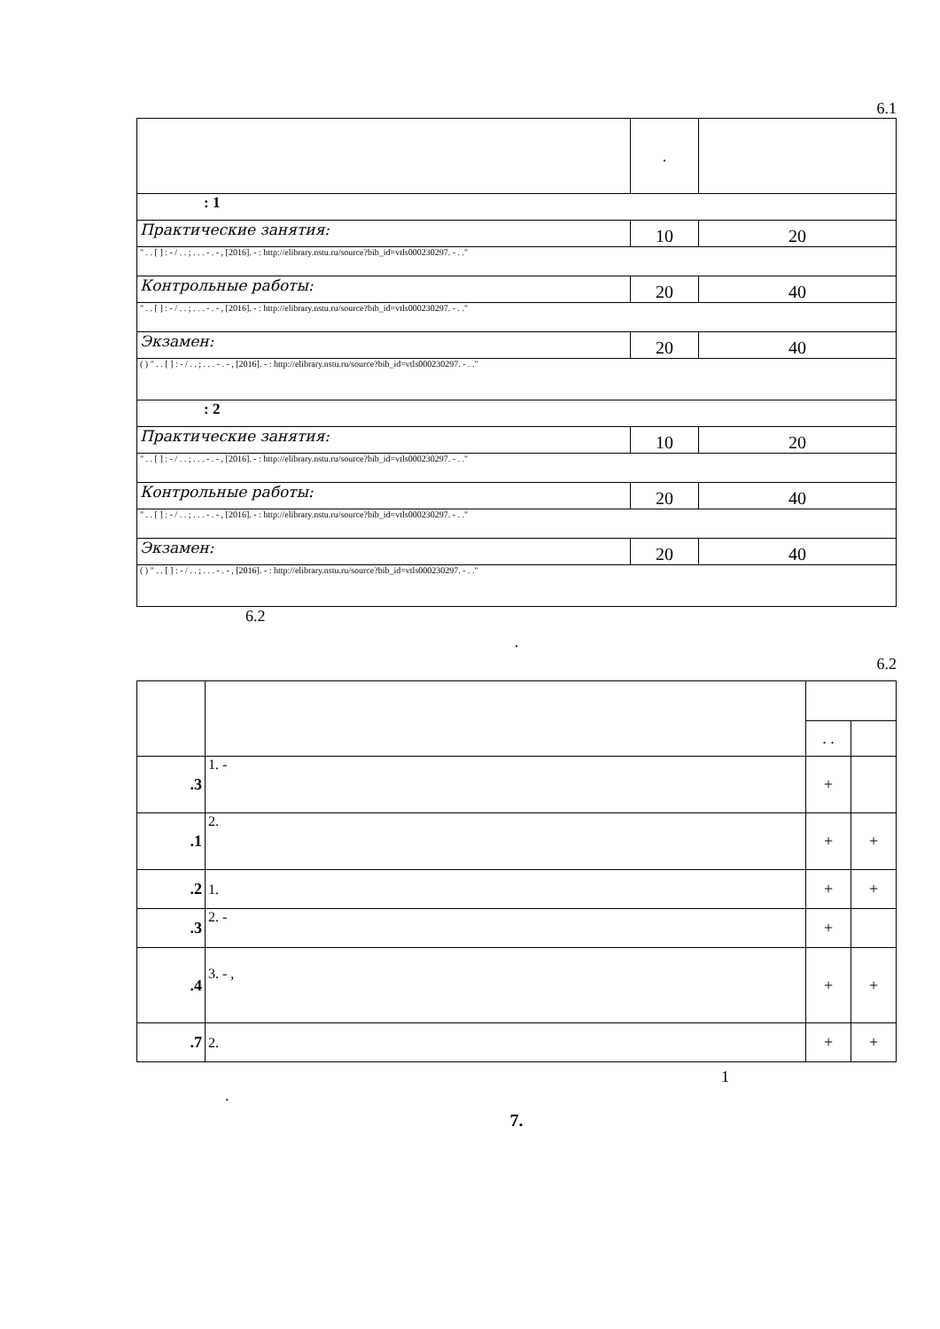6.1
| | . | |
| : 1 | | |
| Практические занятия: | 10 | 20 |
| " . . [ ] : - / . . ; . . . - . - , [2016]. - : http://elibrary.nstu.ru/source?bib_id=vtls000230297. - . ." | | |
| Контрольные работы: | 20 | 40 |
| " . . [ ] : - / . . ; . . . - . - , [2016]. - : http://elibrary.nstu.ru/source?bib_id=vtls000230297. - . ." | | |
| Экзамен: | 20 | 40 |
| ( ) " . . [ ] : - / . . ; . . . - . - , [2016]. - : http://elibrary.nstu.ru/source?bib_id=vtls000230297. - . ." | | |
| : 2 | | |
| Практические занятия: | 10 | 20 |
| " . . [ ] : - / . . ; . . . - . - , [2016]. - : http://elibrary.nstu.ru/source?bib_id=vtls000230297. - . ." | | |
| Контрольные работы: | 20 | 40 |
| " . . [ ] : - / . . ; . . . - . - , [2016]. - : http://elibrary.nstu.ru/source?bib_id=vtls000230297. - . ." | | |
| Экзамен: | 20 | 40 |
| ( ) " . . [ ] : - / . . ; . . . - . - , [2016]. - : http://elibrary.nstu.ru/source?bib_id=vtls000230297. - . ." | | |
6.2
.
6.2
| | | . . | |
| .3 | 1. - | + | |
| .1 | 2. | + | + |
| .2 | 1. | + | + |
| .3 | 2. - | + | |
| .4 | 3. - , | + | + |
| .7 | 2. | + | + |
1
.
7.